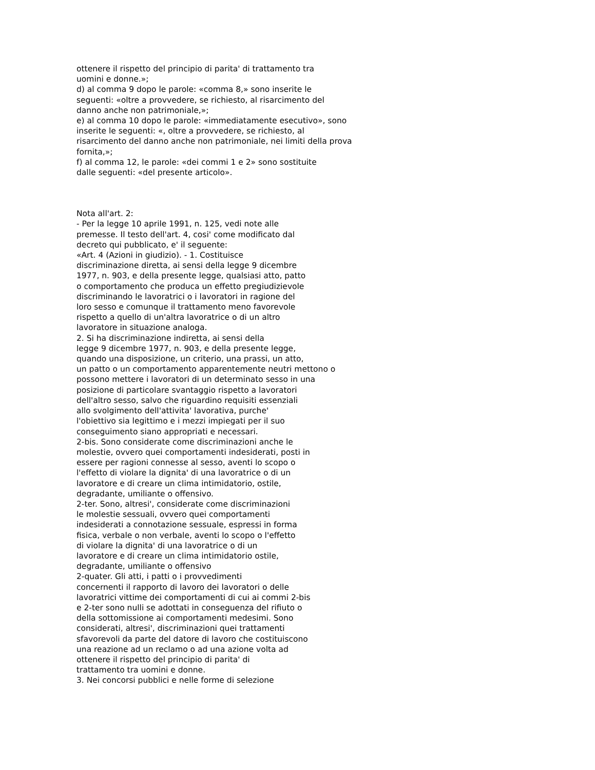ottenere il rispetto del principio di parita' di trattamento tra
uomini e donne.»;
d) al comma 9 dopo le parole: «comma 8,» sono inserite le
seguenti: «oltre a provvedere, se richiesto, al risarcimento del
danno anche non patrimoniale,»;
e) al comma 10 dopo le parole: «immediatamente esecutivo», sono
inserite le seguenti: «, oltre a provvedere, se richiesto, al
risarcimento del danno anche non patrimoniale, nei limiti della prova
fornita,»;
f) al comma 12, le parole: «dei commi 1 e 2» sono sostituite
dalle seguenti: «del presente articolo».
Nota all'art. 2:
- Per la legge 10 aprile 1991, n. 125, vedi note alle
premesse. Il testo dell'art. 4, cosi' come modificato dal
decreto qui pubblicato, e' il seguente:
«Art. 4 (Azioni in giudizio). - 1. Costituisce
discriminazione diretta, ai sensi della legge 9 dicembre
1977, n. 903, e della presente legge, qualsiasi atto, patto
o comportamento che produca un effetto pregiudizievole
discriminando le lavoratrici o i lavoratori in ragione del
loro sesso e comunque il trattamento meno favorevole
rispetto a quello di un'altra lavoratrice o di un altro
lavoratore in situazione analoga.
2. Si ha discriminazione indiretta, ai sensi della
legge 9 dicembre 1977, n. 903, e della presente legge,
quando una disposizione, un criterio, una prassi, un atto,
un patto o un comportamento apparentemente neutri mettono o
possono mettere i lavoratori di un determinato sesso in una
posizione di particolare svantaggio rispetto a lavoratori
dell'altro sesso, salvo che riguardino requisiti essenziali
allo svolgimento dell'attivita' lavorativa, purche'
l'obiettivo sia legittimo e i mezzi impiegati per il suo
conseguimento siano appropriati e necessari.
2-bis. Sono considerate come discriminazioni anche le
molestie, ovvero quei comportamenti indesiderati, posti in
essere per ragioni connesse al sesso, aventi lo scopo o
l'effetto di violare la dignita' di una lavoratrice o di un
lavoratore e di creare un clima intimidatorio, ostile,
degradante, umiliante o offensivo.
2-ter. Sono, altresi', considerate come discriminazioni
le molestie sessuali, ovvero quei comportamenti
indesiderati a connotazione sessuale, espressi in forma
fisica, verbale o non verbale, aventi lo scopo o l'effetto
di violare la dignita' di una lavoratrice o di un
lavoratore e di creare un clima intimidatorio ostile,
degradante, umiliante o offensivo
2-quater. Gli atti, i patti o i provvedimenti
concernenti il rapporto di lavoro dei lavoratori o delle
lavoratrici vittime dei comportamenti di cui ai commi 2-bis
e 2-ter sono nulli se adottati in conseguenza del rifiuto o
della sottomissione ai comportamenti medesimi. Sono
considerati, altresi', discriminazioni quei trattamenti
sfavorevoli da parte del datore di lavoro che costituiscono
una reazione ad un reclamo o ad una azione volta ad
ottenere il rispetto del principio di parita' di
trattamento tra uomini e donne.
3. Nei concorsi pubblici e nelle forme di selezione